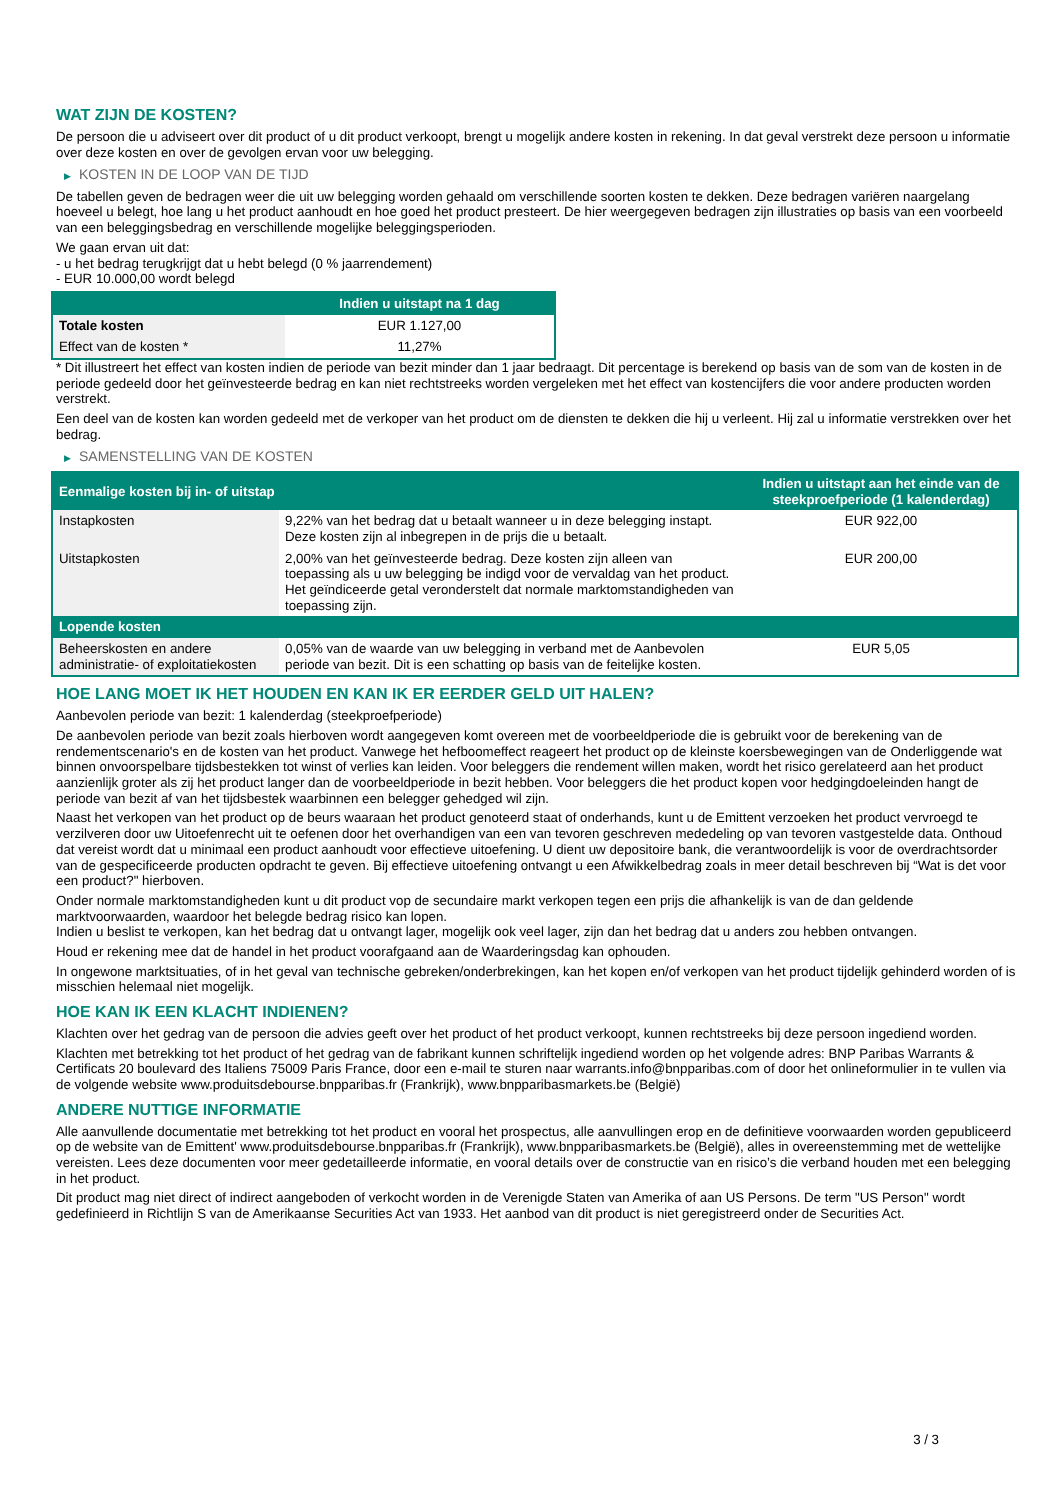WAT ZIJN DE KOSTEN?
De persoon die u adviseert over dit product of u dit product verkoopt, brengt u mogelijk andere kosten in rekening. In dat geval verstrekt deze persoon u informatie over deze kosten en over de gevolgen ervan voor uw belegging.
▶ KOSTEN IN DE LOOP VAN DE TIJD
De tabellen geven de bedragen weer die uit uw belegging worden gehaald om verschillende soorten kosten te dekken. Deze bedragen variëren naargelang hoeveel u belegt, hoe lang u het product aanhoudt en hoe goed het product presteert. De hier weergegeven bedragen zijn illustraties op basis van een voorbeeld van een beleggingsbedrag en verschillende mogelijke beleggingsperioden.
We gaan ervan uit dat:
- u het bedrag terugkrijgt dat u hebt belegd (0 % jaarrendement)
- EUR 10.000,00 wordt belegd
| | Indien u uitstapt na 1 dag |
| --- | --- |
| Totale kosten | EUR 1.127,00 |
| Effect van de kosten * | 11,27% |
* Dit illustreert het effect van kosten indien de periode van bezit minder dan 1 jaar bedraagt. Dit percentage is berekend op basis van de som van de kosten in de periode gedeeld door het geïnvesteerde bedrag en kan niet rechtstreeks worden vergeleken met het effect van kostencijfers die voor andere producten worden verstrekt.
Een deel van de kosten kan worden gedeeld met de verkoper van het product om de diensten te dekken die hij u verleent. Hij zal u informatie verstrekken over het bedrag.
▶ SAMENSTELLING VAN DE KOSTEN
| Eenmalige kosten bij in- of uitstap | | Indien u uitstapt aan het einde van de steekproefperiode (1 kalenderdag) |
| --- | --- | --- |
| Instapkosten | 9,22% van het bedrag dat u betaalt wanneer u in deze belegging instapt. Deze kosten zijn al inbegrepen in de prijs die u betaalt. | EUR 922,00 |
| Uitstapkosten | 2,00% van het geïnvesteerde bedrag. Deze kosten zijn alleen van toepassing als u uw belegging be indigd voor de vervaldag van het product. Het geïndiceerde getal veronderstelt dat normale marktomstandigheden van toepassing zijn. | EUR 200,00 |
| Lopende kosten | | |
| Beheerskosten en andere administratie- of exploitatiekosten | 0,05% van de waarde van uw belegging in verband met de Aanbevolen periode van bezit. Dit is een schatting op basis van de feitelijke kosten. | EUR 5,05 |
HOE LANG MOET IK HET HOUDEN EN KAN IK ER EERDER GELD UIT HALEN?
Aanbevolen periode van bezit: 1 kalenderdag (steekproefperiode)
De aanbevolen periode van bezit zoals hierboven wordt aangegeven komt overeen met de voorbeeldperiode die is gebruikt voor de berekening van de rendementscenario's en de kosten van het product. Vanwege het hefboomeffect reageert het product op de kleinste koersbewegingen van de Onderliggende wat binnen onvoorspelbare tijdsbestekken tot winst of verlies kan leiden. Voor beleggers die rendement willen maken, wordt het risico gerelateerd aan het product aanzienlijk groter als zij het product langer dan de voorbeeldperiode in bezit hebben. Voor beleggers die het product kopen voor hedgingdoeleinden hangt de periode van bezit af van het tijdsbestek waarbinnen een belegger gehedged wil zijn.
Naast het verkopen van het product op de beurs waaraan het product genoteerd staat of onderhands, kunt u de Emittent verzoeken het product vervroegd te verzilveren door uw Uitoefenrecht uit te oefenen door het overhandigen van een van tevoren geschreven mededeling op van tevoren vastgestelde data. Onthoud dat vereist wordt dat u minimaal een product aanhoudt voor effectieve uitoefening. U dient uw depositoire bank, die verantwoordelijk is voor de overdrachtsorder van de gespecificeerde producten opdracht te geven. Bij effectieve uitoefening ontvangt u een Afwikkelbedrag zoals in meer detail beschreven bij “Wat is det voor een product?" hierboven.
Onder normale marktomstandigheden kunt u dit product vop de secundaire markt verkopen tegen een prijs die afhankelijk is van de dan geldende marktvoorwaarden, waardoor het belegde bedrag risico kan lopen.
Indien u beslist te verkopen, kan het bedrag dat u ontvangt lager, mogelijk ook veel lager, zijn dan het bedrag dat u anders zou hebben ontvangen.
Houd er rekening mee dat de handel in het product voorafgaand aan de Waarderingsdag kan ophouden.
In ongewone marktsituaties, of in het geval van technische gebreken/onderbrekingen, kan het kopen en/of verkopen van het product tijdelijk gehinderd worden of is misschien helemaal niet mogelijk.
HOE KAN IK EEN KLACHT INDIENEN?
Klachten over het gedrag van de persoon die advies geeft over het product of het product verkoopt, kunnen rechtstreeks bij deze persoon ingediend worden.
Klachten met betrekking tot het product of het gedrag van de fabrikant kunnen schriftelijk ingediend worden op het volgende adres: BNP Paribas Warrants & Certificats 20 boulevard des Italiens 75009 Paris France, door een e-mail te sturen naar warrants.info@bnpparibas.com of door het onlineformulier in te vullen via de volgende website www.produitsdebourse.bnpparibas.fr (Frankrijk), www.bnpparibasmarkets.be (België)
ANDERE NUTTIGE INFORMATIE
Alle aanvullende documentatie met betrekking tot het product en vooral het prospectus, alle aanvullingen erop en de definitieve voorwaarden worden gepubliceerd op de website van de Emittent' www.produitsdebourse.bnpparibas.fr (Frankrijk), www.bnpparibasmarkets.be (België), alles in overeenstemming met de wettelijke vereisten. Lees deze documenten voor meer gedetailleerde informatie, en vooral details over de constructie van en risico’s die verband houden met een belegging in het product.
Dit product mag niet direct of indirect aangeboden of verkocht worden in de Verenigde Staten van Amerika of aan US Persons. De term "US Person" wordt gedefinieerd in Richtlijn S van de Amerikaanse Securities Act van 1933. Het aanbod van dit product is niet geregistreerd onder de Securities Act.
3 / 3